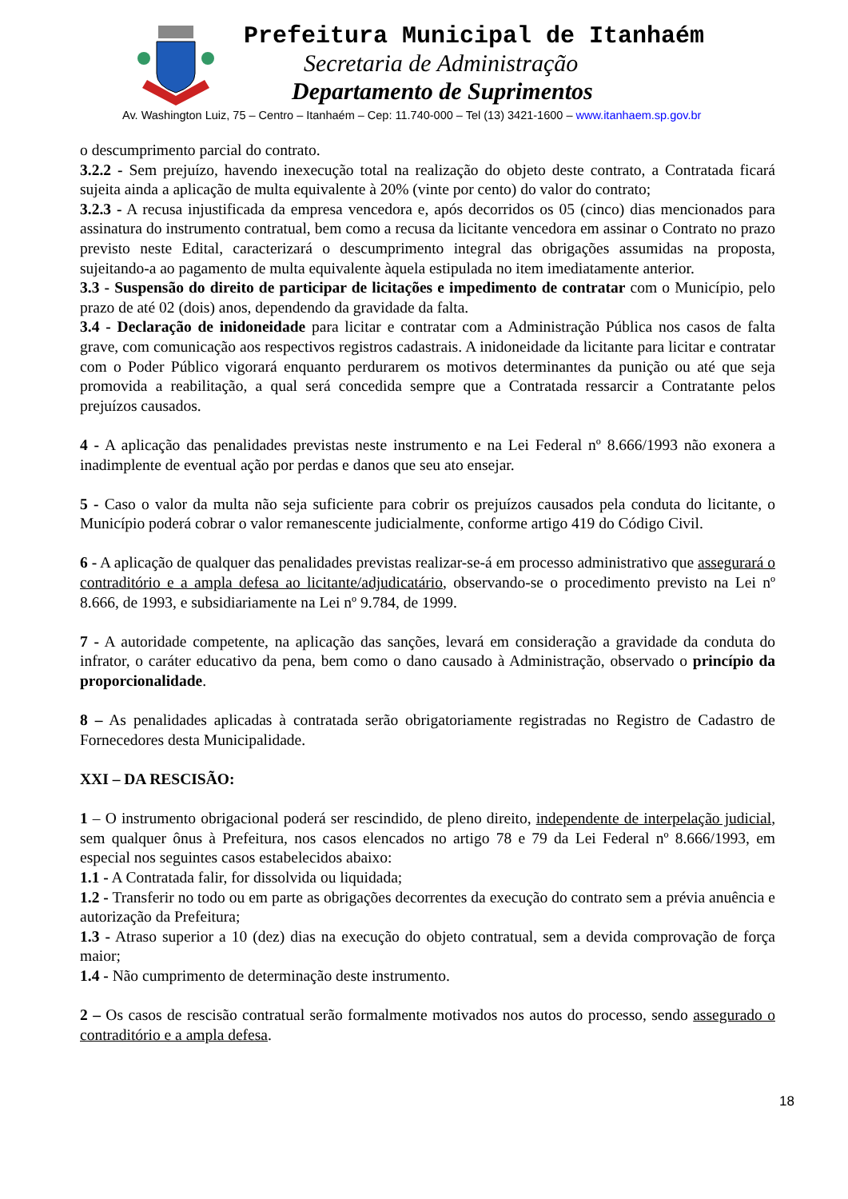Prefeitura Municipal de Itanhaém
Secretaria de Administração
Departamento de Suprimentos
Av. Washington Luiz, 75 – Centro – Itanhaém – Cep: 11.740-000 – Tel (13) 3421-1600 – www.itanhaem.sp.gov.br
o descumprimento parcial do contrato.
3.2.2 - Sem prejuízo, havendo inexecução total na realização do objeto deste contrato, a Contratada ficará sujeita ainda a aplicação de multa equivalente à 20% (vinte por cento) do valor do contrato;
3.2.3 - A recusa injustificada da empresa vencedora e, após decorridos os 05 (cinco) dias mencionados para assinatura do instrumento contratual, bem como a recusa da licitante vencedora em assinar o Contrato no prazo previsto neste Edital, caracterizará o descumprimento integral das obrigações assumidas na proposta, sujeitando-a ao pagamento de multa equivalente àquela estipulada no item imediatamente anterior.
3.3 - Suspensão do direito de participar de licitações e impedimento de contratar com o Município, pelo prazo de até 02 (dois) anos, dependendo da gravidade da falta.
3.4 - Declaração de inidoneidade para licitar e contratar com a Administração Pública nos casos de falta grave, com comunicação aos respectivos registros cadastrais. A inidoneidade da licitante para licitar e contratar com o Poder Público vigorará enquanto perdurarem os motivos determinantes da punição ou até que seja promovida a reabilitação, a qual será concedida sempre que a Contratada ressarcir a Contratante pelos prejuízos causados.
4 - A aplicação das penalidades previstas neste instrumento e na Lei Federal nº 8.666/1993 não exonera a inadimplente de eventual ação por perdas e danos que seu ato ensejar.
5 - Caso o valor da multa não seja suficiente para cobrir os prejuízos causados pela conduta do licitante, o Município poderá cobrar o valor remanescente judicialmente, conforme artigo 419 do Código Civil.
6 - A aplicação de qualquer das penalidades previstas realizar-se-á em processo administrativo que assegurará o contraditório e a ampla defesa ao licitante/adjudicatário, observando-se o procedimento previsto na Lei nº 8.666, de 1993, e subsidiariamente na Lei nº 9.784, de 1999.
7 - A autoridade competente, na aplicação das sanções, levará em consideração a gravidade da conduta do infrator, o caráter educativo da pena, bem como o dano causado à Administração, observado o princípio da proporcionalidade.
8 – As penalidades aplicadas à contratada serão obrigatoriamente registradas no Registro de Cadastro de Fornecedores desta Municipalidade.
XXI – DA RESCISÃO:
1 – O instrumento obrigacional poderá ser rescindido, de pleno direito, independente de interpelação judicial, sem qualquer ônus à Prefeitura, nos casos elencados no artigo 78 e 79 da Lei Federal nº 8.666/1993, em especial nos seguintes casos estabelecidos abaixo:
1.1 - A Contratada falir, for dissolvida ou liquidada;
1.2 - Transferir no todo ou em parte as obrigações decorrentes da execução do contrato sem a prévia anuência e autorização da Prefeitura;
1.3 - Atraso superior a 10 (dez) dias na execução do objeto contratual, sem a devida comprovação de força maior;
1.4 - Não cumprimento de determinação deste instrumento.
2 – Os casos de rescisão contratual serão formalmente motivados nos autos do processo, sendo assegurado o contraditório e a ampla defesa.
18